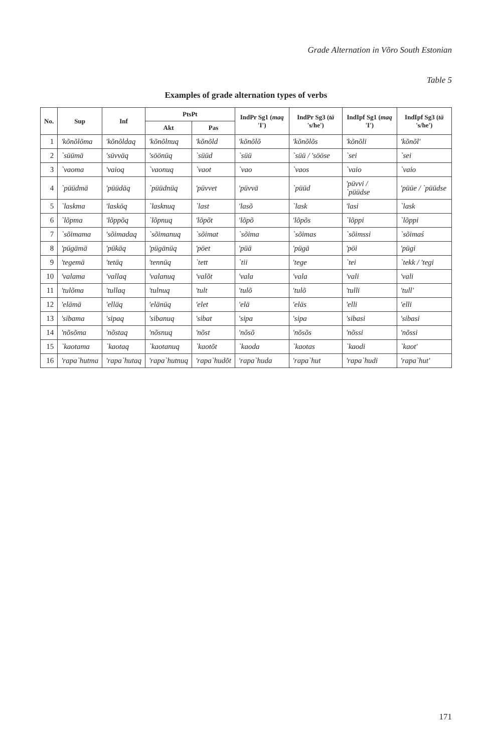Grade Alternation in Võro South Estonian
Table 5
Examples of grade alternation types of verbs
| No. | Sup | Inf | PtsPt | | IndPr Sg1 ( maq 'I') | IndPr Sg3 ( tä 's/he') | IndIpf Sg1 ( maq 'I') | IndIpf Sg3 ( tä 's/he') |
| --- | --- | --- | --- | --- | --- | --- | --- | --- |
| | | | Akt | Pas | | | | |
| 1 | 'kõnõlõma | 'kõnõldaq | 'kõnõlnuq | 'kõnõld | 'kõnõlõ | 'kõnõlõs | 'kõnõli | 'kõnõl' |
| 2 | `süümä | 'süvväq | 'söönüq | `süüd | `süü | `süü / 'sööse | `sei | `sei |
| 3 | `vaoma | 'vaioq | `vaonuq | `vaot | `vao | `vaos | `vaio | `vaio |
| 4 | `püüdmä | 'püüdäq | `püüdnüq | 'püvvet | 'püvvä | `püüd | 'püvvi / `püüdse | 'püüe / `püüdse |
| 5 | `laskma | 'lasköq | `lasknuq | `last | 'lasõ | `lask | 'lasi | `lask |
| 6 | `lõpma | 'lõppõq | `lõpnuq | 'lõpõt | 'lõpõ | 'lõpõs | `lõppi | `lõppi |
| 7 | `sõimama | 'sõimadaq | `sõimanuq | `sõimat | `sõima | `sõimas | `sõimssi | `sõimaś |
| 8 | 'pügämä | 'pükäq | 'pügänüq | 'pöet | 'püä | 'pügä | 'pöi | 'pügi |
| 9 | 'tegemä | 'tetäq | 'tennüq | `tett | `tii | 'tege | `tei | `tekk / 'tegi |
| 10 | 'valama | 'vallaq | 'valanuq | 'valõt | 'vala | 'vala | 'vali | 'vali |
| 11 | 'tulõma | 'tullaq | 'tulnuq | 'tult | 'tulõ | 'tulõ | 'tulli | 'tull' |
| 12 | 'elämä | 'elläq | 'elänüq | 'elet | 'elä | 'eläs | 'elli | 'elli |
| 13 | 'sibama | 'sipaq | 'sibanuq | 'sibat | 'sipa | 'sipa | 'sibasi | 'sibasi |
| 14 | 'nõsõma | 'nõstaq | 'nõsnuq | 'nõst | 'nõsõ | 'nõsõs | 'nõssi | 'nõssi |
| 15 | `kaotama | `kaotaq | `kaotanuq | `kaotõt | `kaoda | `kaotas | `kaodi | `kaot' |
| 16 | 'rapa`hutma | 'rapa`hutaq | 'rapa`hutnuq | 'rapa`hudõt | 'rapa`huda | 'rapa`hut | 'rapa`hudi | 'rapa`hut' |
171